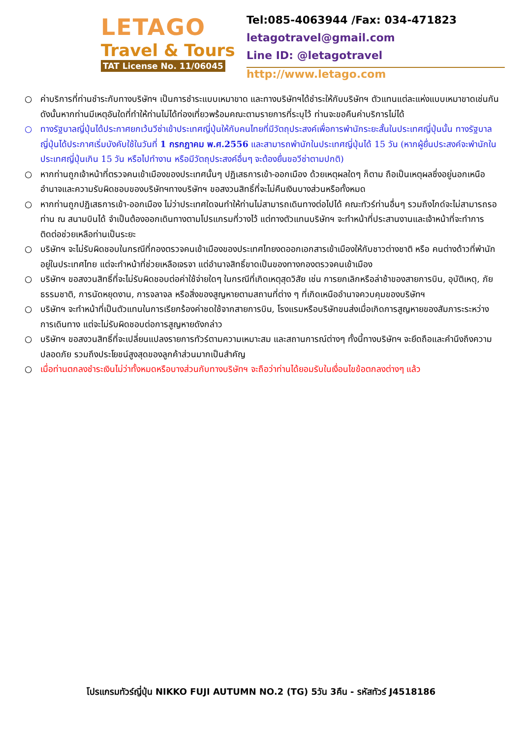LETAGO
Travel & Tours
TAT License No. 11/06045
Tel:085-4063944 /Fax: 034-471823
letagotravel@gmail.com
Line ID: @letagotravel
http://www.letago.com
○ ค่าบริการที่ท่านชำระกับทางบริษัทฯ เป็นการชำระแบบเหมาขาด และทางบริษัทฯได้ชำระให้กับบริษัทฯ ตัวแทนแต่ละแห่งแบบเหมาขาดเช่นกัน ดังนั้นหากท่านมีเหตุอันใดที่ทำให้ท่านไม่ได้ท่องเที่ยวพร้อมคณะตามรายการที่ระบุไว้ ท่านจะขอคืนค่าบริการไม่ได้
○ ทางรัฐบาลญี่ปุ่นได้ประกาศยกเว้นวีซ่าเข้าประเทศญี่ปุ่นให้กับคนไทยที่มีวัตถุประสงค์เพื่อการพำนักระยะสั้นในประเทศญี่ปุ่นนั้น ทางรัฐบาลญี่ปุ่นได้ประกาศเริ่มบังคับใช้ในวันที่ 1 กรกฎาคม พ.ศ.2556 และสามารถพำนักในประเทศญี่ปุ่นได้ 15 วัน (หากผู้ยื่นประสงค์จะพำนักในประเทศญี่ปุ่นเกิน 15 วัน หรือไปทำงาน หรือมีวัตถุประสงค์อื่นๆ จะต้องยื่นขอวีซ่าตามปกติ)
○ หากท่านถูกเจ้าหน้าที่ตรวจคนเข้าเมืองของประเทศนั้นๆ ปฏิเสธการเข้า-ออกเมือง ด้วยเหตุผลใดๆ ก็ตาม ถือเป็นเหตุผลซึ่งอยู่นอกเหนืออำนาจและความรับผิดชอบของบริษัทฯทางบริษัทฯ ขอสงวนสิทธิ์ที่จะไม่คืนเงินบางส่วนหรือทั้งหมด
○ หากท่านถูกปฏิเสธการเข้า-ออกเมือง ไม่ว่าประเทศใดจนทำให้ท่านไม่สามารถเดินทางต่อไปได้ คณะทัวร์ท่านอื่นๆ รวมถึงไกด์จะไม่สามารถรอท่าน ณ สนามบินได้ จำเป็นต้องออกเดินทางตามโปรแกรมที่วางไว้ แต่ทางตัวแทนบริษัทฯ จะทำหน้าที่ประสานงานและเจ้าหน้าที่จะทำการติดต่อช่วยเหลือท่านเป็นระยะ
○ บริษัทฯ จะไม่รับผิดชอบในกรณีที่กองตรวจคนเข้าเมืองของประเทศไทยงดออกเอกสารเข้าเมืองให้กับชาวต่างชาติ หรือ คนต่างด้าวที่พำนักอยู่ในประเทศไทย แต่จะทำหน้าที่ช่วยเหลือเจรจา แต่อำนาจสิทธิ์ขาดเป็นของทางกองตรวจคนเข้าเมือง
○ บริษัทฯ ขอสงวนสิทธิ์ที่จะไม่รับผิดชอบต่อค่าใช้จ่ายใดๆ ในกรณีที่เกิดเหตุสุดวิสัย เช่น การยกเลิกหรือล่าช้าของสายการบิน, อุบัติเหตุ, ภัยธรรมชาติ, การนัดหยุดงาน, การจลาจล หรือสิ่งของสูญหายตามสถานที่ต่าง ๆ ที่เกิดเหนืออำนาจควบคุมของบริษัทฯ
○ บริษัทฯ จะทำหน้าที่เป็นตัวแทนในการเรียกร้องค่าชดใช้จากสายการบิน, โรงแรมหรือบริษัทขนส่งเมื่อเกิดการสูญหายของสัมภาระระหว่างการเดินทาง แต่จะไม่รับผิดชอบต่อการสูญหายดังกล่าว
○ บริษัทฯ ขอสงวนสิทธิ์ที่จะเปลี่ยนแปลงรายการทัวร์ตามความเหมาะสม และสถานการณ์ต่างๆ ทั้งนี้ทางบริษัทฯ จะยึดถือและคำนึงถึงความปลอดภัย รวมถึงประโยชน์สูงสุดของลูกค้าส่วนมากเป็นสำคัญ
○ เมื่อท่านตกลงชำระเงินไม่ว่าทั้งหมดหรือบางส่วนกับทางบริษัทฯ จะถือว่าท่านได้ยอมรับในเงื่อนไขข้อตกลงต่างๆ แล้ว
โปรแกรมทัวร์ญี่ปุ่น NIKKO FUJI AUTUMN NO.2 (TG) 5วัน 3คืน - รหัสทัวร์ J4518186